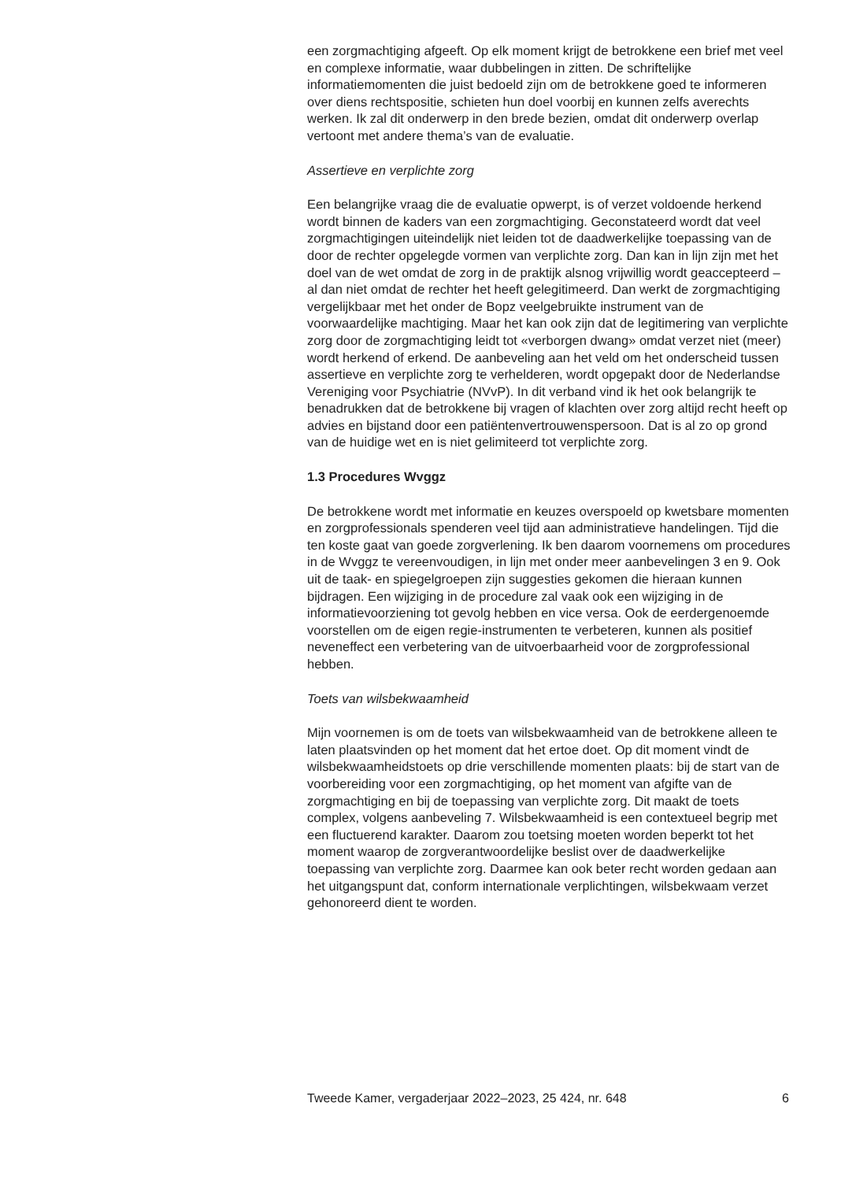een zorgmachtiging afgeeft. Op elk moment krijgt de betrokkene een brief met veel en complexe informatie, waar dubbelingen in zitten. De schriftelijke informatiemomenten die juist bedoeld zijn om de betrokkene goed te informeren over diens rechtspositie, schieten hun doel voorbij en kunnen zelfs averechts werken. Ik zal dit onderwerp in den brede bezien, omdat dit onderwerp overlap vertoont met andere thema’s van de evaluatie.
Assertieve en verplichte zorg
Een belangrijke vraag die de evaluatie opwerpt, is of verzet voldoende herkend wordt binnen de kaders van een zorgmachtiging. Geconstateerd wordt dat veel zorgmachtigingen uiteindelijk niet leiden tot de daadwerkelijke toepassing van de door de rechter opgelegde vormen van verplichte zorg. Dan kan in lijn zijn met het doel van de wet omdat de zorg in de praktijk alsnog vrijwillig wordt geaccepteerd – al dan niet omdat de rechter het heeft gelegitimeerd. Dan werkt de zorgmachtiging vergelijkbaar met het onder de Bopz veelgebruikte instrument van de voorwaardelijke machtiging. Maar het kan ook zijn dat de legitimering van verplichte zorg door de zorgmachtiging leidt tot «verborgen dwang» omdat verzet niet (meer) wordt herkend of erkend. De aanbeveling aan het veld om het onderscheid tussen assertieve en verplichte zorg te verhelderen, wordt opgepakt door de Nederlandse Vereniging voor Psychiatrie (NVvP). In dit verband vind ik het ook belangrijk te benadrukken dat de betrokkene bij vragen of klachten over zorg altijd recht heeft op advies en bijstand door een patiëntenvertrouwenspersoon. Dat is al zo op grond van de huidige wet en is niet gelimiteerd tot verplichte zorg.
1.3 Procedures Wvggz
De betrokkene wordt met informatie en keuzes overspoeld op kwetsbare momenten en zorgprofessionals spenderen veel tijd aan administratieve handelingen. Tijd die ten koste gaat van goede zorgverlening. Ik ben daarom voornemens om procedures in de Wvggz te vereenvoudigen, in lijn met onder meer aanbevelingen 3 en 9. Ook uit de taak- en spiegelgroepen zijn suggesties gekomen die hieraan kunnen bijdragen. Een wijziging in de procedure zal vaak ook een wijziging in de informatievoorziening tot gevolg hebben en vice versa. Ook de eerdergenoemde voorstellen om de eigen regie-instrumenten te verbeteren, kunnen als positief neveneffect een verbetering van de uitvoerbaarheid voor de zorgprofessional hebben.
Toets van wilsbekwaamheid
Mijn voornemen is om de toets van wilsbekwaamheid van de betrokkene alleen te laten plaatsvinden op het moment dat het ertoe doet. Op dit moment vindt de wilsbekwaamheidstoets op drie verschillende momenten plaats: bij de start van de voorbereiding voor een zorgmachtiging, op het moment van afgifte van de zorgmachtiging en bij de toepassing van verplichte zorg. Dit maakt de toets complex, volgens aanbeveling 7. Wilsbekwaamheid is een contextueel begrip met een fluctuerend karakter. Daarom zou toetsing moeten worden beperkt tot het moment waarop de zorgverantwoordelijke beslist over de daadwerkelijke toepassing van verplichte zorg. Daarmee kan ook beter recht worden gedaan aan het uitgangspunt dat, conform internationale verplichtingen, wilsbekwaam verzet gehonoreerd dient te worden.
Tweede Kamer, vergaderjaar 2022–2023, 25 424, nr. 648 6